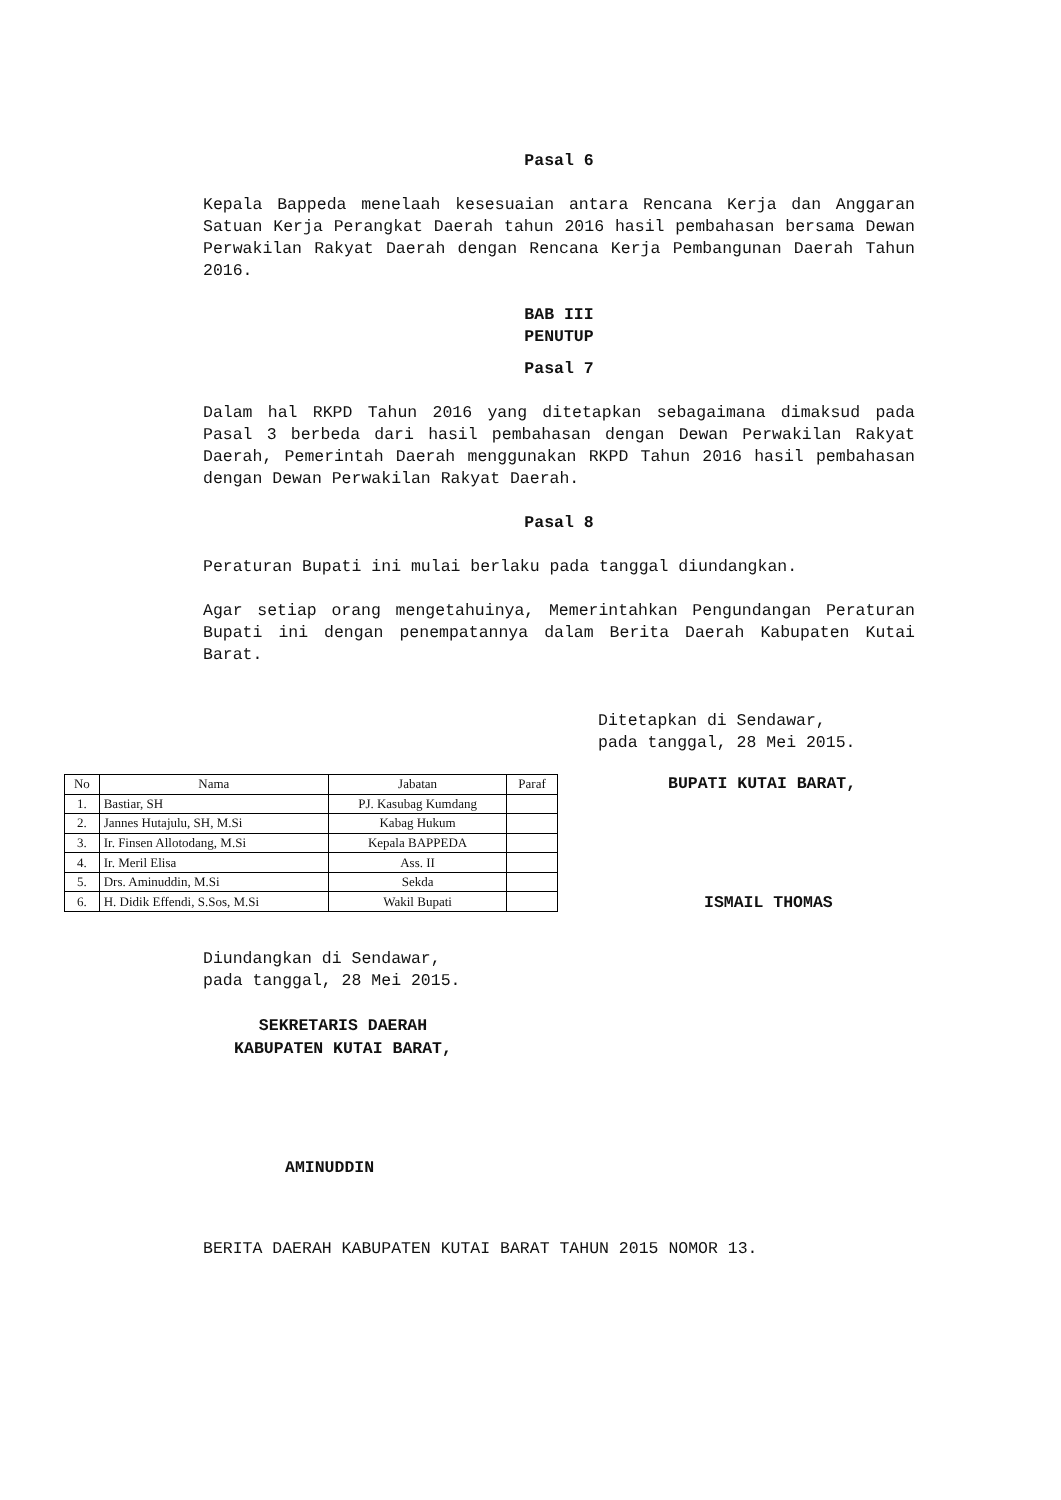Pasal 6
Kepala Bappeda menelaah kesesuaian antara Rencana Kerja dan Anggaran Satuan Kerja Perangkat Daerah tahun 2016 hasil pembahasan bersama Dewan Perwakilan Rakyat Daerah dengan Rencana Kerja Pembangunan Daerah Tahun 2016.
BAB III
PENUTUP
Pasal 7
Dalam hal RKPD Tahun 2016 yang ditetapkan sebagaimana dimaksud pada Pasal 3 berbeda dari hasil pembahasan dengan Dewan Perwakilan Rakyat Daerah, Pemerintah Daerah menggunakan RKPD Tahun 2016 hasil pembahasan dengan Dewan Perwakilan Rakyat Daerah.
Pasal 8
Peraturan Bupati ini mulai berlaku pada tanggal diundangkan.
Agar setiap orang mengetahuinya, Memerintahkan Pengundangan Peraturan Bupati ini dengan penempatannya dalam Berita Daerah Kabupaten Kutai Barat.
Ditetapkan di Sendawar,
pada tanggal, 28 Mei 2015.
| No | Nama | Jabatan | Paraf |
| --- | --- | --- | --- |
| 1. | Bastiar, SH | PJ. Kasubag Kumdang | |
| 2. | Jannes Hutajulu, SH, M.Si | Kabag Hukum | |
| 3. | Ir. Finsen Allotodang, M.Si | Kepala BAPPEDA | |
| 4. | Ir. Meril Elisa | Ass. II | |
| 5. | Drs. Aminuddin, M.Si | Sekda | |
| 6. | H. Didik Effendi, S.Sos, M.Si | Wakil Bupati | |
BUPATI KUTAI BARAT,
ISMAIL THOMAS
Diundangkan di Sendawar,
pada tanggal, 28 Mei 2015.
SEKRETARIS DAERAH
KABUPATEN KUTAI BARAT,
AMINUDDIN
BERITA DAERAH KABUPATEN KUTAI BARAT TAHUN 2015 NOMOR 13.